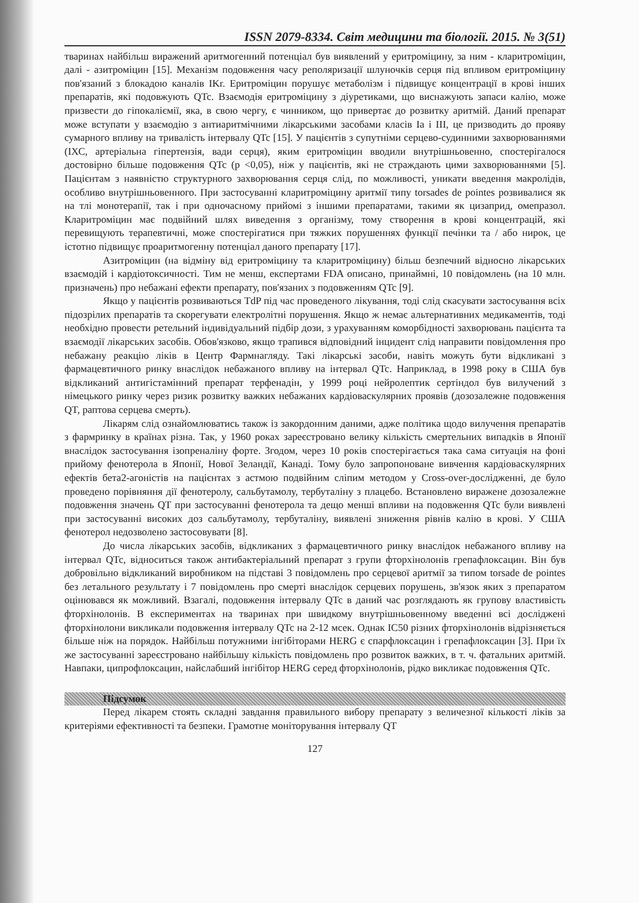ISSN 2079-8334. Світ медицини та біології. 2015. № 3(51)
тваринах найбільш виражений аритмогенний потенціал був виявлений у еритроміцину, за ним - кларитроміцин, далі - азитроміцин [15]. Механізм подовження часу реполяризації шлуночків серця під впливом еритроміцину пов'язаний з блокадою каналів IKr. Еритроміцин порушує метаболізм і підвищує концентрації в крові інших препаратів, які подовжують QTc. Взаємодія еритроміцину з діуретиками, що виснажують запаси калію, може призвести до гіпокаліємії, яка, в свою чергу, є чинником, що привертає до розвитку аритмій. Даний препарат може вступати у взаємодію з антиаритмічними лікарськими засобами класів Ia і III, це призводить до прояву сумарного впливу на тривалість інтервалу QTc [15]. У пацієнтів з супутніми серцево-судинними захворюваннями (ІХС, артеріальна гіпертензія, вади серця), яким еритроміцин вводили внутрішньовенно, спостерігалося достовірно більше подовження QTc (p <0,05), ніж у пацієнтів, які не страждають цими захворюваннями [5]. Пацієнтам з наявністю структурного захворювання серця слід, по можливості, уникати введення макролідів, особливо внутрішньовенного. При застосуванні кларитроміцину аритмії типу torsades de pointes розвивалися як на тлі монотерапії, так і при одночасному прийомі з іншими препаратами, такими як цизаприд, омепразол. Кларитроміцин має подвійний шлях виведення з організму, тому створення в крові концентрацій, які перевищують терапевтичні, може спостерігатися при тяжких порушеннях функції печінки та / або нирок, це істотно підвищує проаритмогенну потенціал даного препарату [17].
Азитроміцин (на відміну від еритроміцину та кларитроміцину) більш безпечний відносно лікарських взаємодій і кардіотоксичності. Тим не менш, експертами FDA описано, принаймні, 10 повідомлень (на 10 млн. призначень) про небажані ефекти препарату, пов'язаних з подовженням QTc [9].
Якщо у пацієнтів розвиваються TdP під час проведеного лікування, тоді слід скасувати застосування всіх підозрілих препаратів та скорегувати електролітні порушення. Якщо ж немає альтернативних медикаментів, тоді необхідно провести ретельний індивідуальний підбір дози, з урахуванням коморбідності захворювань пацієнта та взаємодії лікарських засобів. Обов'язково, якщо трапився відповідний інцидент слід направити повідомлення про небажану реакцію ліків в Центр Фармнагляду. Такі лікарські засоби, навіть можуть бути відкликані з фармацевтичного ринку внаслідок небажаного впливу на інтервал QTc. Наприклад, в 1998 року в США був відкликаний антигістамінний препарат терфенадін, у 1999 році нейролептик сертіндол був вилучений з німецького ринку через ризик розвитку важких небажаних кардіоваскулярних проявів (дозозалежне подовження QT, раптова серцева смерть).
Лікарям слід ознайомлюватись також із закордонним даними, адже політика щодо вилучення препаратів з фармринку в країнах різна. Так, у 1960 роках зареєстровано велику кількість смертельних випадків в Японії внаслідок застосування ізопреналіну форте. Згодом, через 10 років спостерігається така сама ситуація на фоні прийому фенотерола в Японії, Нової Зеландії, Канаді. Тому було запропоноване вивчення кардіоваскулярних ефектів бета2-агоністів на пацієнтах з астмою подвійним сліпим методом у Cross-over-дослідженні, де було проведено порівняння дії фенотеролу, сальбутамолу, тербуталіну з плацебо. Встановлено виражене дозозалежне подовження значень QT при застосуванні фенотерола та дещо менші впливи на подовження QTc були виявлені при застосуванні високих доз сальбутамолу, тербуталіну, виявлені зниження рівнів калію в крові. У США фенотерол недозволено застосовувати [8].
До числа лікарських засобів, відкликаних з фармацевтичного ринку внаслідок небажаного впливу на інтервал QTc, відноситься також антибактеріальний препарат з групи фторхінолонів грепафлоксацин. Він був добровільно відкликаний виробником на підставі 3 повідомлень про серцевої аритмії за типом torsade de pointes без летального результату і 7 повідомлень про смерті внаслідок серцевих порушень, зв'язок яких з препаратом оцінювався як можливий. Взагалі, подовження інтервалу QTc в даний час розглядають як групову властивість фторхінолонів. В експериментах на тваринах при швидкому внутрішньовенному введенні всі досліджені фторхінолони викликали подовження інтервалу QTc на 2-12 мсек. Однак IC50 різних фторхінолонів відрізняється більше ніж на порядок. Найбільш потужними інгібіторами HERG є спарфлоксацин і грепафлоксацин [3]. При їх же застосуванні зареєстровано найбільшу кількість повідомлень про розвиток важких, в т. ч. фатальних аритмій. Навпаки, ципрофлоксацин, найслабший інгібітор HERG серед фторхінолонів, рідко викликає подовження QTc.
Підсумок
Перед лікарем стоять складні завдання правильного вибору препарату з величезної кількості ліків за критеріями ефективності та безпеки. Грамотне моніторування інтервалу QT
127